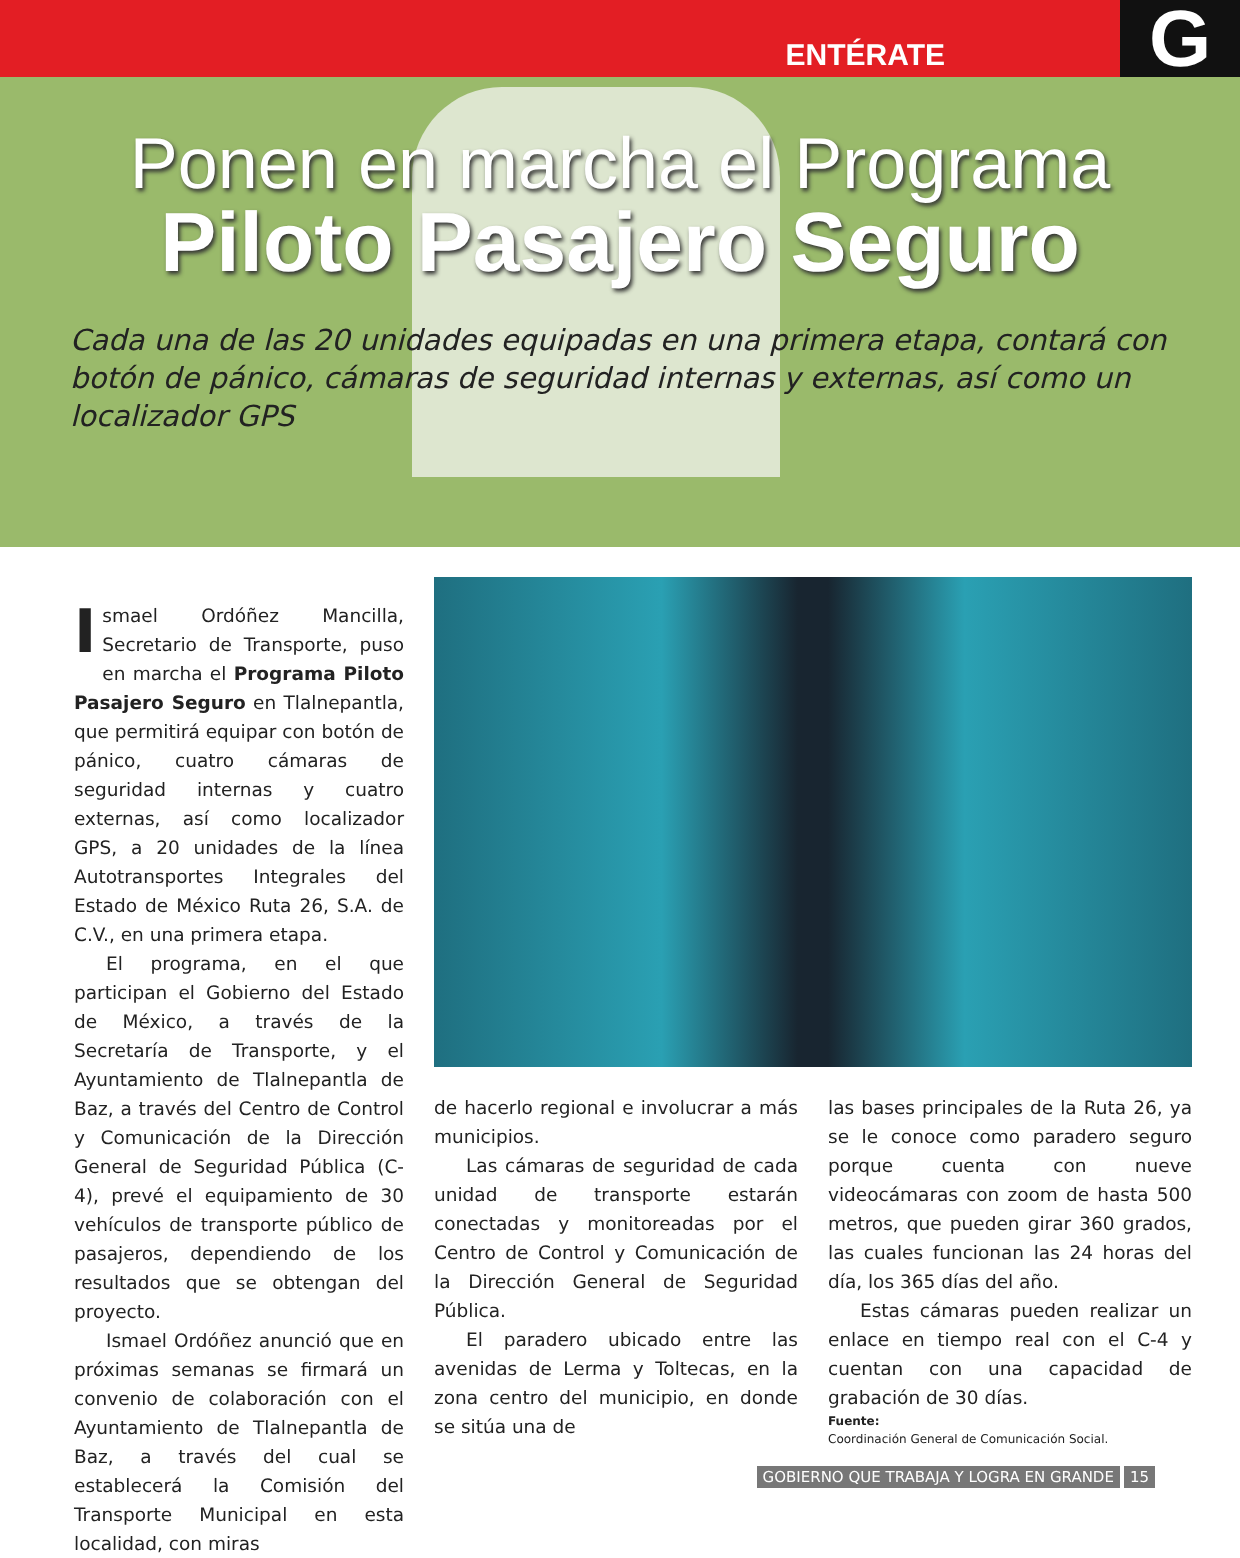ENTÉRATE G
Ponen en marcha el Programa
Piloto Pasajero Seguro
Cada una de las 20 unidades equipadas en una primera etapa, contará con botón de pánico, cámaras de seguridad internas y externas, así como un localizador GPS
Ismael Ordóñez Mancilla, Secretario de Transporte, puso en marcha el Programa Piloto Pasajero Seguro en Tlalnepantla, que permitirá equipar con botón de pánico, cuatro cámaras de seguridad internas y cuatro externas, así como localizador GPS, a 20 unidades de la línea Autotransportes Integrales del Estado de México Ruta 26, S.A. de C.V., en una primera etapa.
El programa, en el que participan el Gobierno del Estado de México, a través de la Secretaría de Transporte, y el Ayuntamiento de Tlalnepantla de Baz, a través del Centro de Control y Comunicación de la Dirección General de Seguridad Pública (C-4), prevé el equipamiento de 30 vehículos de transporte público de pasajeros, dependiendo de los resultados que se obtengan del proyecto.
Ismael Ordóñez anunció que en próximas semanas se firmará un convenio de colaboración con el Ayuntamiento de Tlalnepantla de Baz, a través del cual se establecerá la Comisión del Transporte Municipal en esta localidad, con miras
de hacerlo regional e involucrar a más municipios.
Las cámaras de seguridad de cada unidad de transporte estarán conectadas y monitoreadas por el Centro de Control y Comunicación de la Dirección General de Seguridad Pública.
El paradero ubicado entre las avenidas de Lerma y Toltecas, en la zona centro del municipio, en donde se sitúa una de
las bases principales de la Ruta 26, ya se le conoce como paradero seguro porque cuenta con nueve videocámaras con zoom de hasta 500 metros, que pueden girar 360 grados, las cuales funcionan las 24 horas del día, los 365 días del año.
Estas cámaras pueden realizar un enlace en tiempo real con el C-4 y cuentan con una capacidad de grabación de 30 días.
Fuente:
Coordinación General de Comunicación Social.
GOBIERNO QUE TRABAJA Y LOGRA EN GRANDE 15